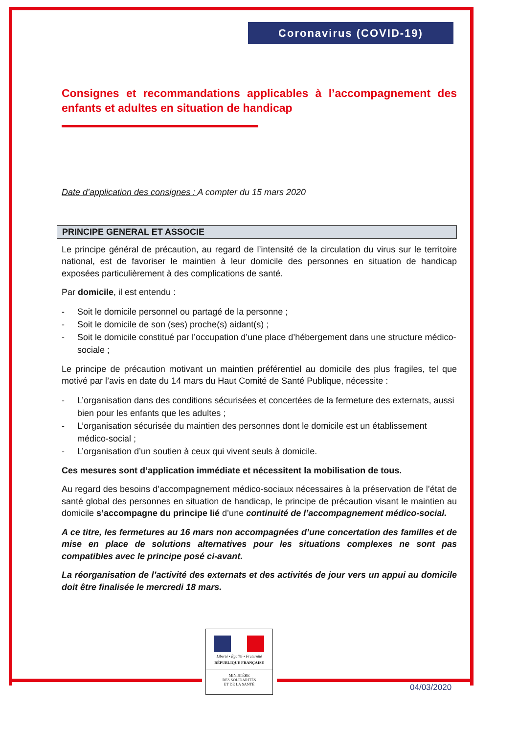Coronavirus (COVID-19)
Consignes et recommandations applicables à l’accompagnement des enfants et adultes en situation de handicap
Date d’application des consignes : A compter du 15 mars 2020
PRINCIPE GENERAL ET ASSOCIE
Le principe général de précaution, au regard de l’intensité de la circulation du virus sur le territoire national, est de favoriser le maintien à leur domicile des personnes en situation de handicap exposées particulièrement à des complications de santé.
Par domicile, il est entendu :
- Soit le domicile personnel ou partagé de la personne ;
- Soit le domicile de son (ses) proche(s) aidant(s) ;
- Soit le domicile constitué par l’occupation d’une place d’hébergement dans une structure médico-sociale ;
Le principe de précaution motivant un maintien préférentiel au domicile des plus fragiles, tel que motivé par l’avis en date du 14 mars du Haut Comité de Santé Publique, nécessite :
- L’organisation dans des conditions sécurisées et concertées de la fermeture des externats, aussi bien pour les enfants que les adultes ;
- L’organisation sécurisée du maintien des personnes dont le domicile est un établissement médico-social ;
- L’organisation d’un soutien à ceux qui vivent seuls à domicile.
Ces mesures sont d’application immédiate et nécessitent la mobilisation de tous.
Au regard des besoins d’accompagnement médico-sociaux nécessaires à la préservation de l’état de santé global des personnes en situation de handicap, le principe de précaution visant le maintien au domicile s’accompagne du principe lié d’une continuité de l’accompagnement médico-social.
A ce titre, les fermetures au 16 mars non accompagnées d’une concertation des familles et de mise en place de solutions alternatives pour les situations complexes ne sont pas compatibles avec le principe posé ci-avant.
La réorganisation de l’activité des externats et des activités de jour vers un appui au domicile doit être finalisée le mercredi 18 mars.
Liberté • Égalité • Fraternité
RÉPUBLIQUE FRANÇAISE
MINISTÈRE
DES SOLIDARITÉS
ET DE LA SANTÉ
04/03/2020